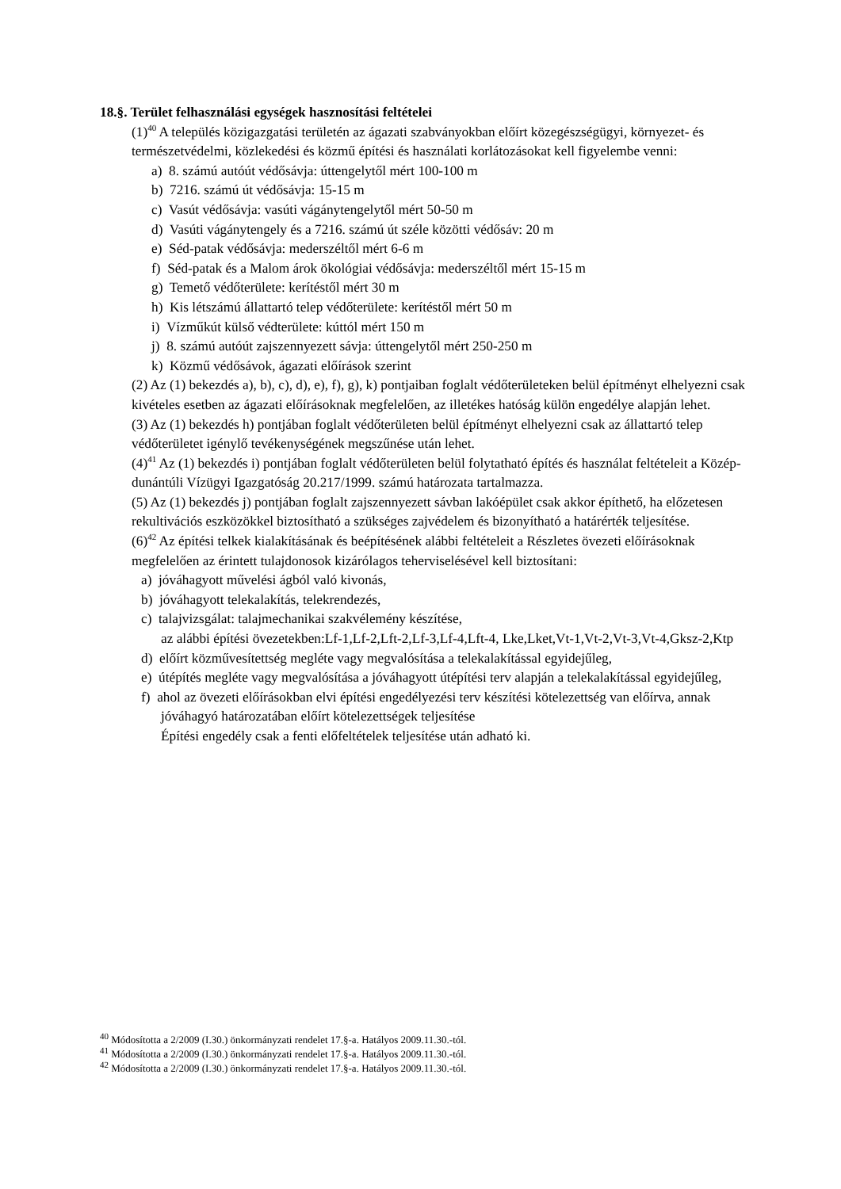18.§. Terület felhasználási egységek hasznosítási feltételei
(1)<sup>40</sup> A település közigazgatási területén az ágazati szabványokban előírt közegészségügyi, környezet- és természetvédelmi, közlekedési és közmű építési és használati korlátozásokat kell figyelembe venni:
a) 8. számú autóút védősávja: úttengelytől mért 100-100 m
b) 7216. számú út védősávja: 15-15 m
c) Vasút védősávja: vasúti vágánytengelytől mért 50-50 m
d) Vasúti vágánytengely és a 7216. számú út széle közötti védősáv: 20 m
e) Séd-patak védősávja: mederszéltől mért 6-6 m
f) Séd-patak és a Malom árok ökológiai védősávja: mederszéltől mért 15-15 m
g) Temető védőterülete: kerítéstől mért 30 m
h) Kis létszámú állattartó telep védőterülete: kerítéstől mért 50 m
i) Vízműkút külső védterülete: kúttól mért 150 m
j) 8. számú autóút zajszennyezett sávja: úttengelytől mért 250-250 m
k) Közmű védősávok, ágazati előírások szerint
(2) Az (1) bekezdés a), b), c), d), e), f), g), k) pontjaiban foglalt védőterületeken belül építményt elhelyezni csak kivételes esetben az ágazati előírásoknak megfelelően, az illetékes hatóság külön engedélye alapján lehet.
(3) Az (1) bekezdés h) pontjában foglalt védőterületen belül építményt elhelyezni csak az állattartó telep védőterületet igénylő tevékenységének megszűnése után lehet.
(4)<sup>41</sup> Az (1) bekezdés i) pontjában foglalt védőterületen belül folytatható építés és használat feltételeit a Közép-dunántúli Vízügyi Igazgatóság 20.217/1999. számú határozata tartalmazza.
(5) Az (1) bekezdés j) pontjában foglalt zajszennyezett sávban lakóépület csak akkor építhető, ha előzetesen rekultivációs eszközökkel biztosítható a szükséges zajvédelem és bizonyítható a határérték teljesítése.
(6)<sup>42</sup> Az építési telkek kialakításának és beépítésének alábbi feltételeit a Részletes övezeti előírásoknak megfelelően az érintett tulajdonosok kizárólagos teherviselésével kell biztosítani:
a) jóváhagyott művelési ágból való kivonás,
b) jóváhagyott telekalakítás, telekrendezés,
c) talajvizsgálat: talajmechanikai szakvélemény készítése,
az alábbi építési övezetekben:Lf-1,Lf-2,Lft-2,Lf-3,Lf-4,Lft-4, Lke,Lket,Vt-1,Vt-2,Vt-3,Vt-4,Gksz-2,Ktp
d) előírt közművesítettség megléte vagy megvalósítása a telekalakítással egyidejűleg,
e) útépítés megléte vagy megvalósítása a jóváhagyott útépítési terv alapján a telekalakítással egyidejűleg,
f) ahol az övezeti előírásokban elvi építési engedélyezési terv készítési kötelezettség van előírva, annak jóváhagyó határozatában előírt kötelezettségek teljesítése
Építési engedély csak a fenti előfeltételek teljesítése után adható ki.
<sup>40</sup> Módosította a 2/2009 (I.30.) önkormányzati rendelet 17.§-a. Hatályos 2009.11.30.-tól.
<sup>41</sup> Módosította a 2/2009 (I.30.) önkormányzati rendelet 17.§-a. Hatályos 2009.11.30.-tól.
<sup>42</sup> Módosította a 2/2009 (I.30.) önkormányzati rendelet 17.§-a. Hatályos 2009.11.30.-tól.